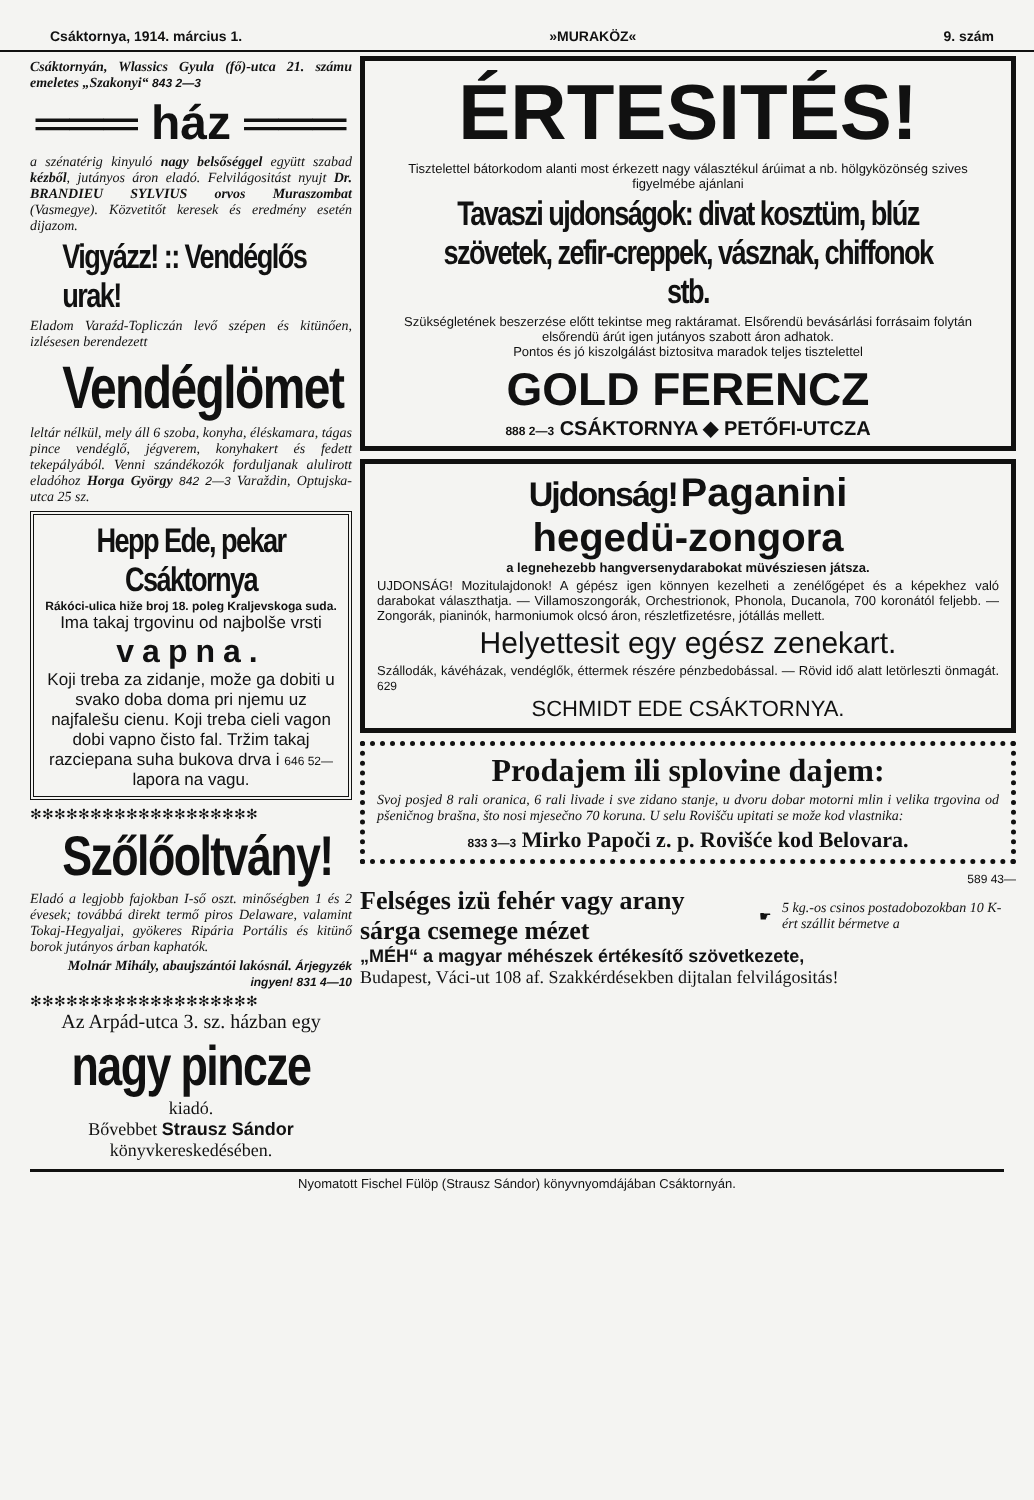Csáktornya, 1914. március 1. »MURAKÖZ« 9. szám
Csáktornyán, Wlassics Gyula (fő)-utca 21. számu emeletes „Szakonyi“ 843 2—3
═══ ház ═══
a szénatérig kinyuló nagy belsőséggel együtt szabad kézből, jutányos áron eladó. Felvilágositást nyujt Dr. BRANDIEU SYLVIUS orvos Muraszombat (Vasmegye). Közvetitőt keresek és eredmény esetén dijazom.
Vigyázz! :: Vendéglős urak!
Eladom Varaźd-Topliczán levő szépen és kitünően, izlésesen berendezett
Vendéglömet
leltár nélkül, mely áll 6 szoba, konyha, éléskamara, tágas pince vendéglő, jégverem, konyhakert és fedett tekepályából. Venni szándékozók forduljanak alulirott eladóhoz Horga György 842 2—3 Varaždin, Optujska-utca 25 sz.
Hepp Ede, pekar Csáktornya
Rákóci-ulica hiže broj 18. poleg Kraljevskoga suda.
Ima takaj trgovinu od najbolše vrsti
vapna.
Koji treba za zidanje, može ga dobiti u svako doba doma pri njemu uz najfalešu cienu. Koji treba cieli vagon dobi vapno čisto fal. Tržim takaj razciepana suha bukova drva i 646 52— lapora na vagu.
✻✻✻✻✻✻✻✻✻✻✻✻✻✻✻✻✻✻✻
Szőlőoltvány!
Eladó a legjobb fajokban I-ső oszt. minőségben 1 és 2 évesek; továbbá direkt termő piros Delaware, valamint Tokaj-Hegyaljai, gyökeres Ripária Portális és kitünő borok jutányos árban kaphatók.
Molnár Mihály, abaujszántói lakósnál. Árjegyzék ingyen! 831 4—10
✻✻✻✻✻✻✻✻✻✻✻✻✻✻✻✻✻✻✻
Az Arpád-utca 3. sz. házban egy
nagy pincze
kiadó.
Bővebbet Strausz Sándor
könyvkereskedésében.
ÉRTESITÉS!
Tisztelettel bátorkodom alanti most érkezett nagy választékul árúimat a nb. hölgyközönség szives figyelmébe ajánlani
Tavaszi ujdonságok: divat kosztüm, blúz szövetek, zefir-creppek, vásznak, chiffonok stb.
Szükségletének beszerzése előtt tekintse meg raktáramat. Elsőrendü bevásárlási forrásaim folytán elsőrendü árút igen jutányos szabott áron adhatok.
Pontos és jó kiszolgálást biztositva maradok teljes tisztelettel
GOLD FERENCZ
888 2—3 CSÁKTORNYA ◆ PETŐFI-UTCZA
Ujdonság! Paganini
hegedü-zongora
a legnehezebb hangversenydarabokat müvésziesen játsza.
UJDONSÁG! Mozitulajdonok! A gépész igen könnyen kezelheti a zenélőgépet és a képekhez való darabokat választhatja. — Villamoszongorák, Orchestrionok, Phonola, Ducanola, 700 koronától feljebb. — Zongorák, pianinók, harmoniumok olcsó áron, részletfizetésre, jótállás mellett.
Helyettesit egy egész zenekart.
Szállodák, kávéházak, vendéglők, éttermek részére pénzbedobással. — Rövid idő alatt letörleszti önmagát. 629
SCHMIDT EDE CSÁKTORNYA.
Prodajem ili splovine dajem:
Svoj posjed 8 rali oranica, 6 rali livade i sve zidano stanje, u dvoru dobar motorni mlin i velika trgovina od pšeničnog brašna, što nosi mjesečno 70 koruna. U selu Rovišču upitati se može kod vlastnika:
833 3—3 Mirko Papoči z. p. Rovišće kod Belovara.
589 43—
Felséges izü fehér vagy arany sárga csemege mézet
☛
5 kg.-os csinos postadobozokban 10 K-ért szállit bérmetve a
„MÉH“ a magyar méhészek értékesítő szövetkezete,
Budapest, Váci-ut 108 af. Szakkérdésekben dijtalan felvilágositás!
Nyomatott Fischel Fülöp (Strausz Sándor) könyvnyomdájában Csáktornyán.